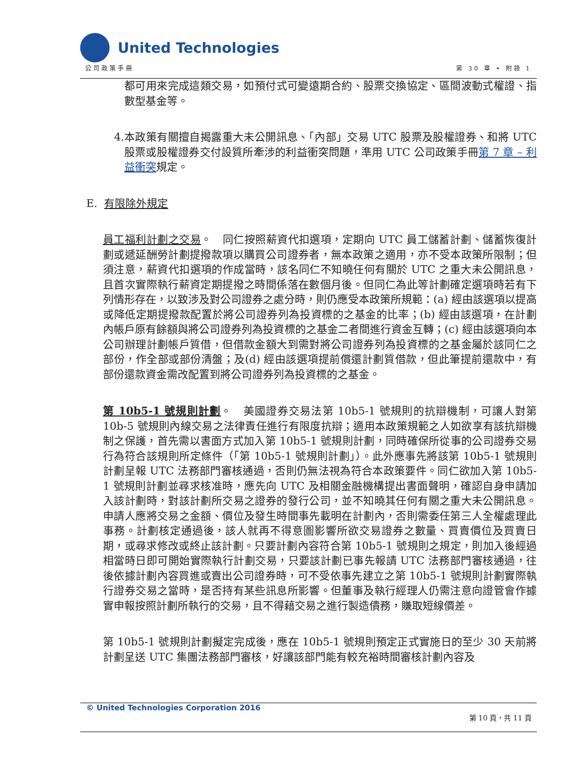United Technologies
公司政策手冊 第 30 章 • 附錄 1
都可用來完成這類交易，如預付式可變遠期合約、股票交換協定、區間波動式權證、指數型基金等。
4. 本政策有關擅自揭露重大未公開訊息、「內部」交易 UTC 股票及股權證券、和將 UTC 股票或股權證券交付設質所牽涉的利益衝突問題，準用 UTC 公司政策手冊第 7 章 – 利益衝突規定。
E. 有限除外規定
員工福利計劃之交易。　同仁按照薪資代扣選項，定期向 UTC 員工儲蓄計劃、儲蓄恢復計劃或遞延酬勞計劃提撥款項以購買公司證券者，無本政策之適用，亦不受本政策所限制；但須注意，薪資代扣選項的作成當時，該名同仁不知曉任何有關於 UTC 之重大未公開訊息，且首次實際執行薪資定期提撥之時間係落在數個月後。但同仁為此等計劃確定選項時若有下列情形存在，以致涉及對公司證券之處分時，則仍應受本政策所規範：(a) 經由該選項以提高或降低定期提撥款配置於將公司證券列為投資標的之基金的比率；(b) 經由該選項，在計劃內帳戶原有餘額與將公司證券列為投資標的之基金二者間進行資金互轉；(c) 經由該選項向本公司辦理計劃帳戶質借，但借款金額大到需對將公司證券列為投資標的之基金屬於該同仁之部份，作全部或部份清盤；及(d) 經由該選項提前償還計劃質借款，但此筆提前還款中，有部份還款資金需改配置到將公司證券列為投資標的之基金。
第 10b5-1 號規則計劃。　美國證券交易法第 10b5-1 號規則的抗辯機制，可讓人對第 10b-5 號規則內線交易之法律責任進行有限度抗辯；適用本政策規範之人如欲享有該抗辯機制之保護，首先需以書面方式加入第 10b5-1 號規則計劃，同時確保所從事的公司證券交易行為符合該規則所定條件（「第 10b5-1 號規則計劃」）。此外應事先將該第 10b5-1 號規則計劃呈報 UTC 法務部門審核通過，否則仍無法視為符合本政策要件。同仁欲加入第 10b5-1 號規則計劃並尋求核准時，應先向 UTC 及相關金融機構提出書面聲明，確認自身申請加入該計劃時，對該計劃所交易之證券的發行公司，並不知曉其任何有關之重大未公開訊息。申請人應將交易之金額、價位及發生時間事先載明在計劃內，否則需委任第三人全權處理此事務。計劃核定通過後，該人就再不得意圖影響所欲交易證券之數量、買賣價位及買賣日期，或尋求修改或終止該計劃。只要計劃內容符合第 10b5-1 號規則之規定，則加入後經過相當時日即可開始實際執行計劃交易，只要該計劃已事先報請 UTC 法務部門審核通過，往後依據計劃內容買進或賣出公司證券時，可不受依事先建立之第 10b5-1 號規則計劃實際執行證券交易之當時，是否持有某些訊息所影響。但董事及執行經理人仍需注意向證管會作據實申報按照計劃所執行的交易，且不得藉交易之進行製造債務，賺取短線價差。
第 10b5-1 號規則計劃擬定完成後，應在 10b5-1 號規則預定正式實施日的至少 30 天前將計劃呈送 UTC 集團法務部門審核，好讓該部門能有較充裕時間審核計劃內容及
© United Technologies Corporation 2016
第 10 頁，共 11 頁